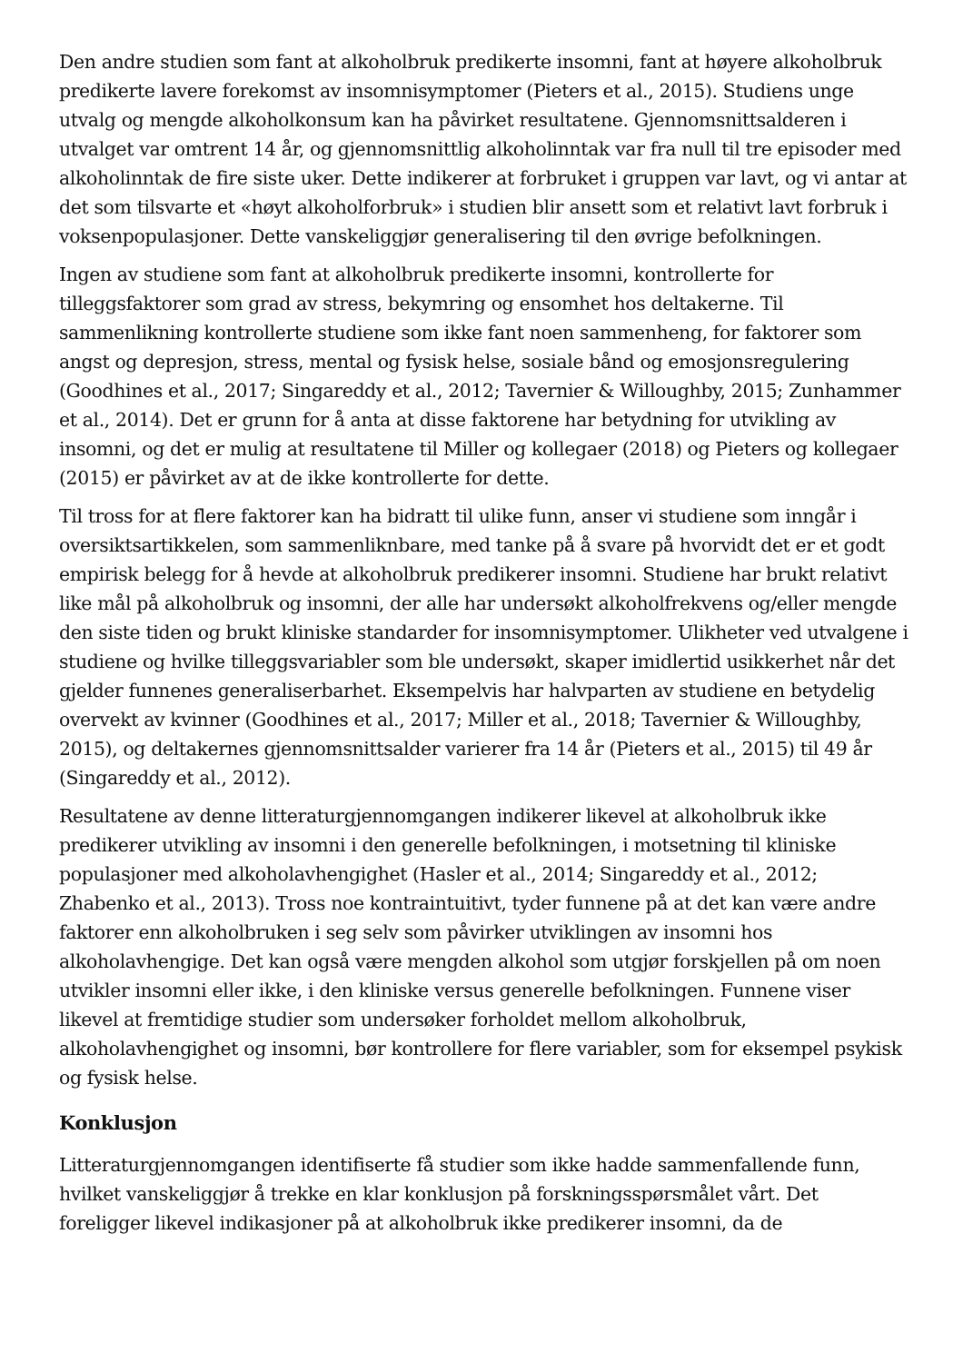Den andre studien som fant at alkoholbruk predikerte insomni, fant at høyere alkoholbruk predikerte lavere forekomst av insomnisymptomer (Pieters et al., 2015). Studiens unge utvalg og mengde alkoholkonsum kan ha påvirket resultatene. Gjennomsnittsalderen i utvalget var omtrent 14 år, og gjennomsnittlig alkoholinntak var fra null til tre episoder med alkoholinntak de fire siste uker. Dette indikerer at forbruket i gruppen var lavt, og vi antar at det som tilsvarte et «høyt alkoholforbruk» i studien blir ansett som et relativt lavt forbruk i voksenpopulasjoner. Dette vanskeliggjør generalisering til den øvrige befolkningen.
Ingen av studiene som fant at alkoholbruk predikerte insomni, kontrollerte for tilleggsfaktorer som grad av stress, bekymring og ensomhet hos deltakerne. Til sammenlikning kontrollerte studiene som ikke fant noen sammenheng, for faktorer som angst og depresjon, stress, mental og fysisk helse, sosiale bånd og emosjonsregulering (Goodhines et al., 2017; Singareddy et al., 2012; Tavernier & Willoughby, 2015; Zunhammer et al., 2014). Det er grunn for å anta at disse faktorene har betydning for utvikling av insomni, og det er mulig at resultatene til Miller og kollegaer (2018) og Pieters og kollegaer (2015) er påvirket av at de ikke kontrollerte for dette.
Til tross for at flere faktorer kan ha bidratt til ulike funn, anser vi studiene som inngår i oversiktsartikkelen, som sammenliknbare, med tanke på å svare på hvorvidt det er et godt empirisk belegg for å hevde at alkoholbruk predikerer insomni. Studiene har brukt relativt like mål på alkoholbruk og insomni, der alle har undersøkt alkoholfrekvens og/eller mengde den siste tiden og brukt kliniske standarder for insomnisymptomer. Ulikheter ved utvalgene i studiene og hvilke tilleggsvariabler som ble undersøkt, skaper imidlertid usikkerhet når det gjelder funnenes generaliserbarhet. Eksempelvis har halvparten av studiene en betydelig overvekt av kvinner (Goodhines et al., 2017; Miller et al., 2018; Tavernier & Willoughby, 2015), og deltakernes gjennomsnittsalder varierer fra 14 år (Pieters et al., 2015) til 49 år (Singareddy et al., 2012).
Resultatene av denne litteraturgjennomgangen indikerer likevel at alkoholbruk ikke predikerer utvikling av insomni i den generelle befolkningen, i motsetning til kliniske populasjoner med alkoholavhengighet (Hasler et al., 2014; Singareddy et al., 2012; Zhabenko et al., 2013). Tross noe kontraintuitivt, tyder funnene på at det kan være andre faktorer enn alkoholbruken i seg selv som påvirker utviklingen av insomni hos alkoholavhengige. Det kan også være mengden alkohol som utgjør forskjellen på om noen utvikler insomni eller ikke, i den kliniske versus generelle befolkningen. Funnene viser likevel at fremtidige studier som undersøker forholdet mellom alkoholbruk, alkoholavhengighet og insomni, bør kontrollere for flere variabler, som for eksempel psykisk og fysisk helse.
Konklusjon
Litteraturgjennomgangen identifiserte få studier som ikke hadde sammenfallende funn, hvilket vanskeliggjør å trekke en klar konklusjon på forskningsspørsmålet vårt. Det foreligger likevel indikasjoner på at alkoholbruk ikke predikerer insomni, da de